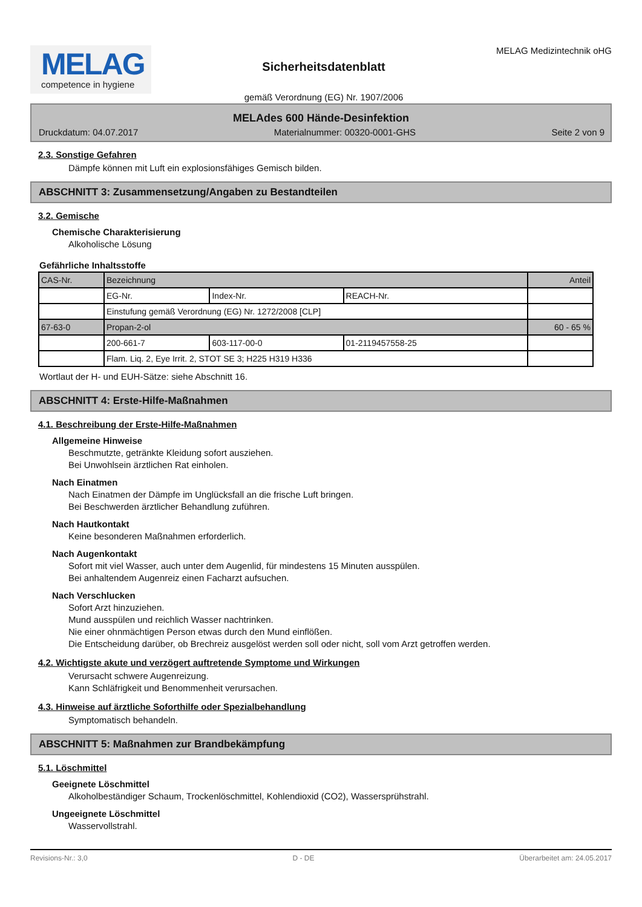MELAG
competence in hygiene
Sicherheitsdatenblatt
gemäß Verordnung (EG) Nr. 1907/2006
MELAG Medizintechnik oHG
MELAdes 600 Hände-Desinfektion
Druckdatum: 04.07.2017 Materialnummer: 00320-0001-GHS Seite 2 von 9
2.3. Sonstige Gefahren
Dämpfe können mit Luft ein explosionsfähiges Gemisch bilden.
ABSCHNITT 3: Zusammensetzung/Angaben zu Bestandteilen
3.2. Gemische
Chemische Charakterisierung
Alkoholische Lösung
Gefährliche Inhaltsstoffe
| CAS-Nr. | Bezeichnung | | | Anteil |
| | EG-Nr. | Index-Nr. | REACH-Nr. | |
| | Einstufung gemäß Verordnung (EG) Nr. 1272/2008 [CLP] | | | |
| 67-63-0 | Propan-2-ol | | | 60 - 65 % |
| | 200-661-7 | 603-117-00-0 | 01-2119457558-25 | |
| | Flam. Liq. 2, Eye Irrit. 2, STOT SE 3; H225 H319 H336 | | | |
Wortlaut der H- und EUH-Sätze: siehe Abschnitt 16.
ABSCHNITT 4: Erste-Hilfe-Maßnahmen
4.1. Beschreibung der Erste-Hilfe-Maßnahmen
Allgemeine Hinweise
Beschmutzte, getränkte Kleidung sofort ausziehen.
Bei Unwohlsein ärztlichen Rat einholen.
Nach Einatmen
Nach Einatmen der Dämpfe im Unglücksfall an die frische Luft bringen.
Bei Beschwerden ärztlicher Behandlung zuführen.
Nach Hautkontakt
Keine besonderen Maßnahmen erforderlich.
Nach Augenkontakt
Sofort mit viel Wasser, auch unter dem Augenlid, für mindestens 15 Minuten ausspülen.
Bei anhaltendem Augenreiz einen Facharzt aufsuchen.
Nach Verschlucken
Sofort Arzt hinzuziehen.
Mund ausspülen und reichlich Wasser nachtrinken.
Nie einer ohnmächtigen Person etwas durch den Mund einflößen.
Die Entscheidung darüber, ob Brechreiz ausgelöst werden soll oder nicht, soll vom Arzt getroffen werden.
4.2. Wichtigste akute und verzögert auftretende Symptome und Wirkungen
Verursacht schwere Augenreizung.
Kann Schläfrigkeit und Benommenheit verursachen.
4.3. Hinweise auf ärztliche Soforthilfe oder Spezialbehandlung
Symptomatisch behandeln.
ABSCHNITT 5: Maßnahmen zur Brandbekämpfung
5.1. Löschmittel
Geeignete Löschmittel
Alkoholbeständiger Schaum, Trockenlöschmittel, Kohlendioxid (CO2), Wassersprühstrahl.
Ungeeignete Löschmittel
Wasservollstrahl.
Revisions-Nr.: 3,0 D - DE Überarbeitet am: 24.05.2017